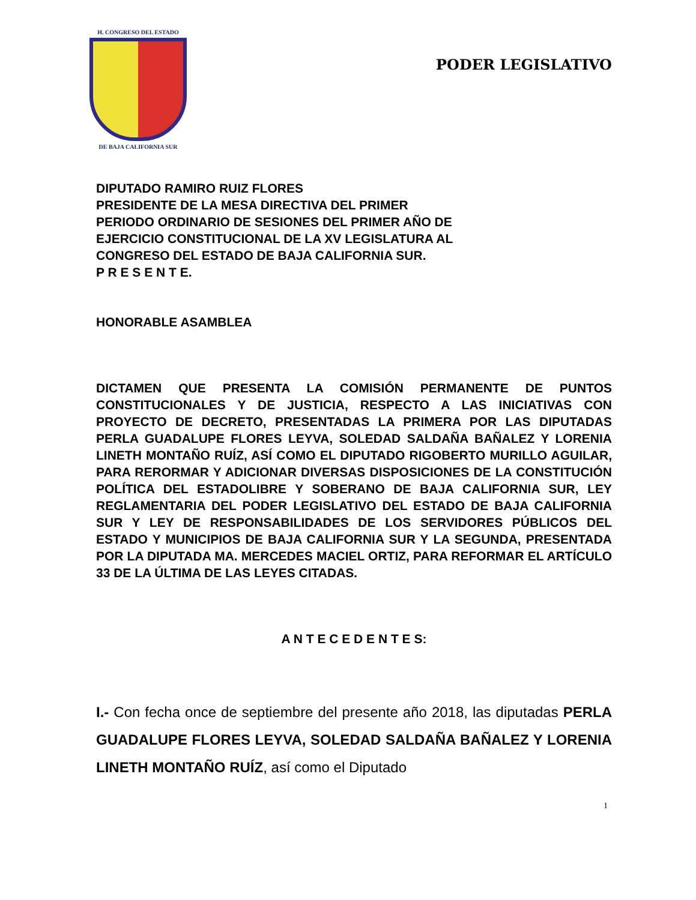H. CONGRESO DEL ESTADO
DE BAJA CALIFORNIA SUR
PODER LEGISLATIVO
DIPUTADO RAMIRO RUIZ FLORES
PRESIDENTE DE LA MESA DIRECTIVA DEL PRIMER
PERIODO ORDINARIO DE SESIONES DEL PRIMER AÑO DE
EJERCICIO CONSTITUCIONAL DE LA XV LEGISLATURA AL
CONGRESO DEL ESTADO DE BAJA CALIFORNIA SUR.
P R E S E N T E.
HONORABLE ASAMBLEA
DICTAMEN QUE PRESENTA LA COMISIÓN PERMANENTE DE PUNTOS CONSTITUCIONALES Y DE JUSTICIA, RESPECTO A LAS INICIATIVAS CON PROYECTO DE DECRETO, PRESENTADAS LA PRIMERA POR LAS DIPUTADAS PERLA GUADALUPE FLORES LEYVA, SOLEDAD SALDAÑA BAÑALEZ Y LORENIA LINETH MONTAÑO RUÍZ, ASÍ COMO EL DIPUTADO RIGOBERTO MURILLO AGUILAR, PARA RERORMAR Y ADICIONAR DIVERSAS DISPOSICIONES DE LA CONSTITUCIÓN POLÍTICA DEL ESTADOLIBRE Y SOBERANO DE BAJA CALIFORNIA SUR, LEY REGLAMENTARIA DEL PODER LEGISLATIVO DEL ESTADO DE BAJA CALIFORNIA SUR Y LEY DE RESPONSABILIDADES DE LOS SERVIDORES PÚBLICOS DEL ESTADO Y MUNICIPIOS DE BAJA CALIFORNIA SUR Y LA SEGUNDA, PRESENTADA POR LA DIPUTADA MA. MERCEDES MACIEL ORTIZ, PARA REFORMAR EL ARTÍCULO 33 DE LA ÚLTIMA DE LAS LEYES CITADAS.
A N T E C E D E N T E S:
I.- Con fecha once de septiembre del presente año 2018, las diputadas PERLA GUADALUPE FLORES LEYVA, SOLEDAD SALDAÑA BAÑALEZ Y LORENIA LINETH MONTAÑO RUÍZ, así como el Diputado
1